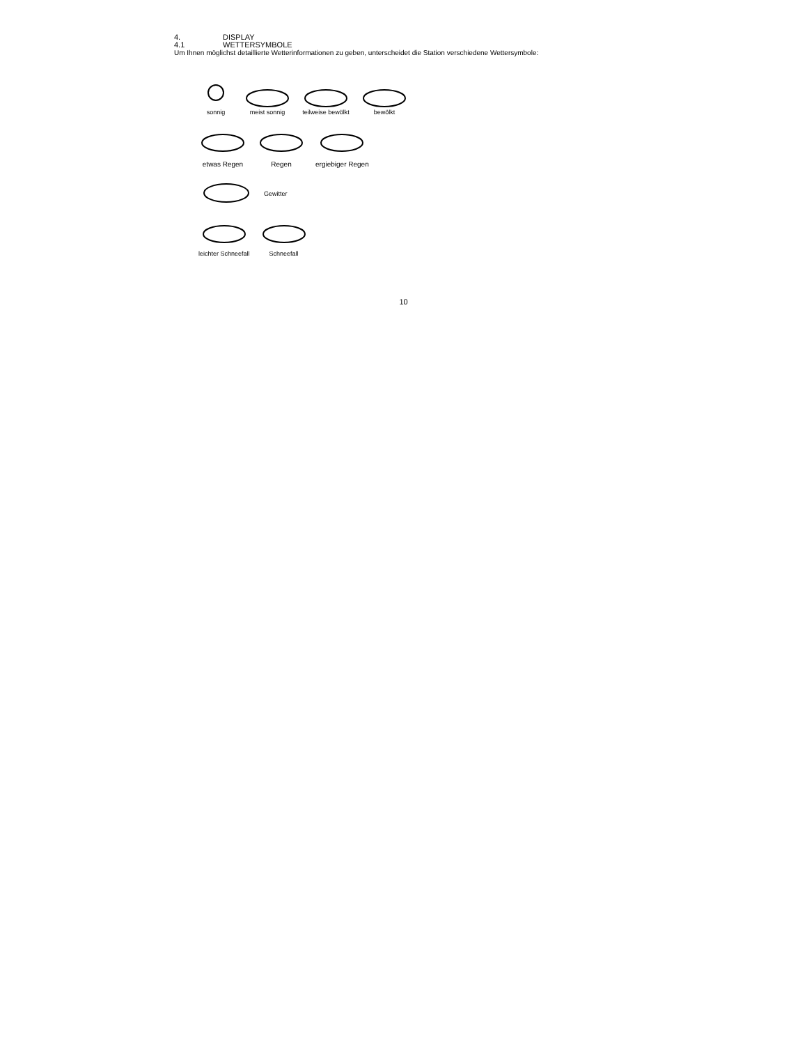4. DISPLAY
4.1 WETTERSYMBOLE
Um Ihnen möglichst detaillierte Wetterinformationen zu geben, unterscheidet die Station verschiedene Wettersymbole:
sonnig
meist sonnig
teilweise bewölkt
bewölkt
etwas Regen
Regen
ergiebiger Regen
Gewitter
leichter Schneefall
Schneefall
10